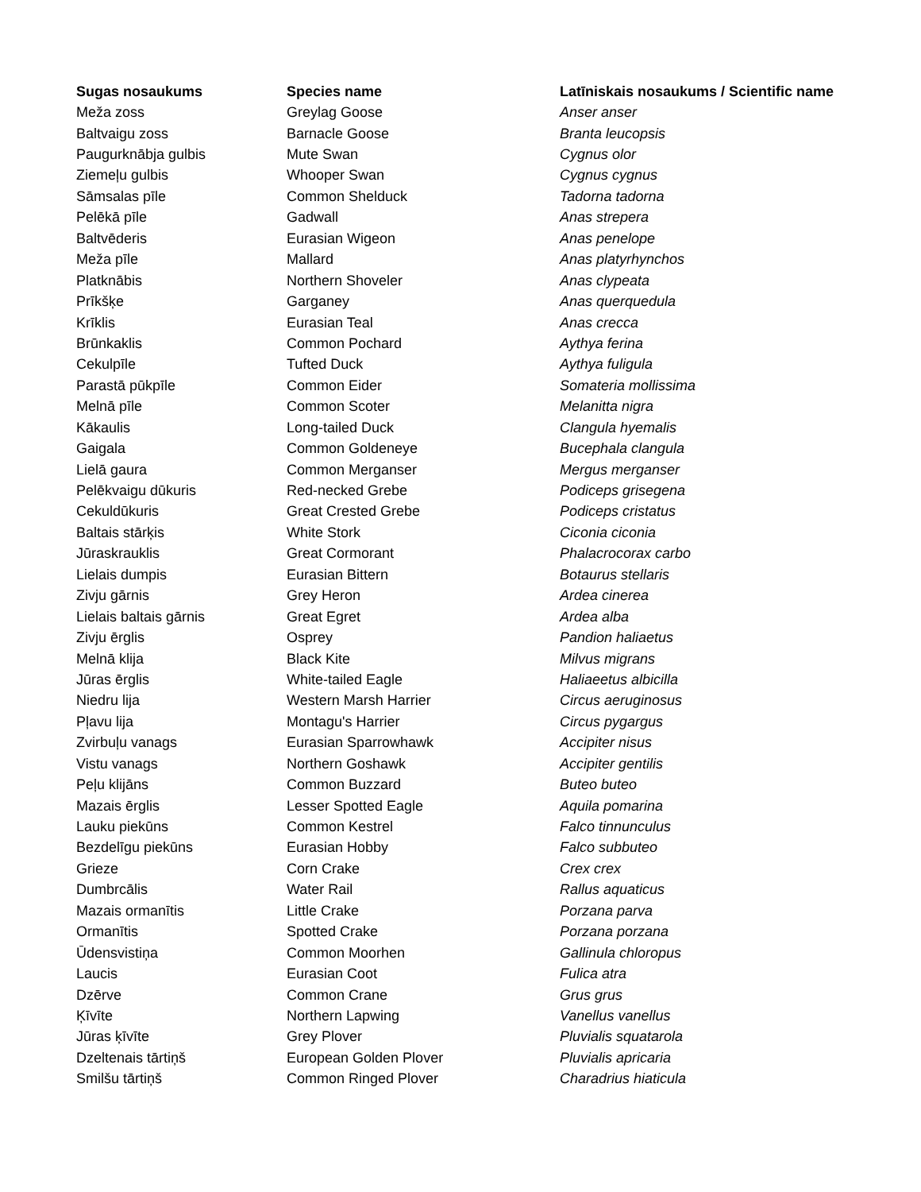| Sugas nosaukums | Species name | Latīniskais nosaukums / Scientific name |
| --- | --- | --- |
| Meža zoss | Greylag Goose | Anser anser |
| Baltvaigu zoss | Barnacle Goose | Branta leucopsis |
| Paugurknābja gulbis | Mute Swan | Cygnus olor |
| Ziemeļu gulbis | Whooper Swan | Cygnus cygnus |
| Sāmsalas pīle | Common Shelduck | Tadorna tadorna |
| Pelēkā pīle | Gadwall | Anas strepera |
| Baltvēderis | Eurasian Wigeon | Anas penelope |
| Meža pīle | Mallard | Anas platyrhynchos |
| Platknābis | Northern Shoveler | Anas clypeata |
| Prīkšķe | Garganey | Anas querquedula |
| Krīklis | Eurasian Teal | Anas crecca |
| Brūnkaklis | Common Pochard | Aythya ferina |
| Cekulpīle | Tufted Duck | Aythya fuligula |
| Parastā pūkpīle | Common Eider | Somateria mollissima |
| Melnā pīle | Common Scoter | Melanitta nigra |
| Kākaulis | Long-tailed Duck | Clangula hyemalis |
| Gaigala | Common Goldeneye | Bucephala clangula |
| Lielā gaura | Common Merganser | Mergus merganser |
| Pelēkvaigu dūkuris | Red-necked Grebe | Podiceps grisegena |
| Cekuldūkuris | Great Crested Grebe | Podiceps cristatus |
| Baltais stārķis | White Stork | Ciconia ciconia |
| Jūraskrauklis | Great Cormorant | Phalacrocorax carbo |
| Lielais dumpis | Eurasian Bittern | Botaurus stellaris |
| Zivju gārnis | Grey Heron | Ardea cinerea |
| Lielais baltais gārnis | Great Egret | Ardea alba |
| Zivju ērglis | Osprey | Pandion haliaetus |
| Melnā klija | Black Kite | Milvus migrans |
| Jūras ērglis | White-tailed Eagle | Haliaeetus albicilla |
| Niedru lija | Western Marsh Harrier | Circus aeruginosus |
| Pļavu lija | Montagu's Harrier | Circus pygargus |
| Zvirbuļu vanags | Eurasian Sparrowhawk | Accipiter nisus |
| Vistu vanags | Northern Goshawk | Accipiter gentilis |
| Peļu klijāns | Common Buzzard | Buteo buteo |
| Mazais ērglis | Lesser Spotted Eagle | Aquila pomarina |
| Lauku piekūns | Common Kestrel | Falco tinnunculus |
| Bezdelīgu piekūns | Eurasian Hobby | Falco subbuteo |
| Grieze | Corn Crake | Crex crex |
| Dumbrcālis | Water Rail | Rallus aquaticus |
| Mazais ormanītis | Little Crake | Porzana parva |
| Ormanītis | Spotted Crake | Porzana porzana |
| Ūdensvistiņa | Common Moorhen | Gallinula chloropus |
| Laucis | Eurasian Coot | Fulica atra |
| Dzērve | Common Crane | Grus grus |
| Ķīvīte | Northern Lapwing | Vanellus vanellus |
| Jūras ķīvīte | Grey Plover | Pluvialis squatarola |
| Dzeltenais tārtiņš | European Golden Plover | Pluvialis apricaria |
| Smilšu tārtiņš | Common Ringed Plover | Charadrius hiaticula |